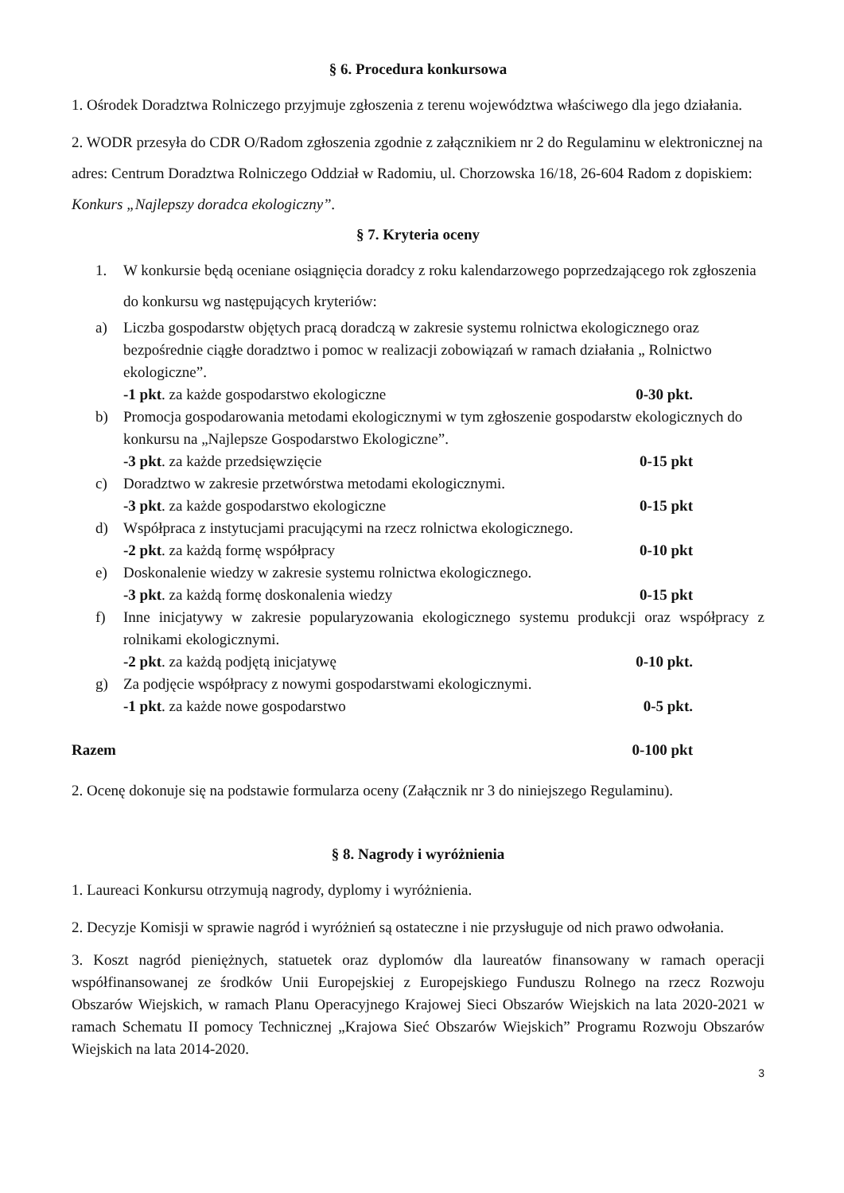§ 6. Procedura konkursowa
1. Ośrodek Doradztwa Rolniczego przyjmuje zgłoszenia z terenu województwa właściwego dla jego działania.
2. WODR przesyła do CDR O/Radom zgłoszenia zgodnie z załącznikiem nr 2 do Regulaminu w elektronicznej na adres: Centrum Doradztwa Rolniczego Oddział w Radomiu, ul. Chorzowska 16/18, 26-604 Radom z dopiskiem: Konkurs „Najlepszy doradca ekologiczny”.
§ 7. Kryteria oceny
1. W konkursie będą oceniane osiągnięcia doradcy z roku kalendarzowego poprzedzającego rok zgłoszenia do konkursu wg następujących kryteriów:
a) Liczba gospodarstw objętych pracą doradczą w zakresie systemu rolnictwa ekologicznego oraz bezpośrednie ciągłe doradztwo i pomoc w realizacji zobowiązań w ramach działania „ Rolnictwo ekologiczne”.
-1 pkt. za każde gospodarstwo ekologiczne 0-30 pkt.
b) Promocja gospodarowania metodami ekologicznymi w tym zgłoszenie gospodarstw ekologicznych do konkursu na „Najlepsze Gospodarstwo Ekologiczne”.
-3 pkt. za każde przedsięwzięcie 0-15 pkt
c) Doradztwo w zakresie przetwórstwa metodami ekologicznymi.
-3 pkt. za każde gospodarstwo ekologiczne 0-15 pkt
d) Współpraca z instytucjami pracującymi na rzecz rolnictwa ekologicznego.
-2 pkt. za każdą formę współpracy 0-10 pkt
e) Doskonalenie wiedzy w zakresie systemu rolnictwa ekologicznego.
-3 pkt. za każdą formę doskonalenia wiedzy 0-15 pkt
f) Inne inicjatywy w zakresie popularyzowania ekologicznego systemu produkcji oraz współpracy z rolnikami ekologicznymi.
-2 pkt. za każdą podjętą inicjatywę 0-10 pkt.
g) Za podjęcie współpracy z nowymi gospodarstwami ekologicznymi.
-1 pkt. za każde nowe gospodarstwo 0-5 pkt.
Razem 0-100 pkt
2. Ocenę dokonuje się na podstawie formularza oceny (Załącznik nr 3 do niniejszego Regulaminu).
§ 8. Nagrody i wyróżnienia
1. Laureaci Konkursu otrzymują nagrody, dyplomy i wyróżnienia.
2. Decyzje Komisji w sprawie nagród i wyróżnień są ostateczne i nie przysługuje od nich prawo odwołania.
3. Koszt nagród pieniężnych, statuetek oraz dyplomów dla laureatów finansowany w ramach operacji współfinansowanej ze środków Unii Europejskiej z Europejskiego Funduszu Rolnego na rzecz Rozwoju Obszarów Wiejskich, w ramach Planu Operacyjnego Krajowej Sieci Obszarów Wiejskich na lata 2020-2021 w ramach Schematu II pomocy Technicznej „Krajowa Sieć Obszarów Wiejskich” Programu Rozwoju Obszarów Wiejskich na lata 2014-2020.
3